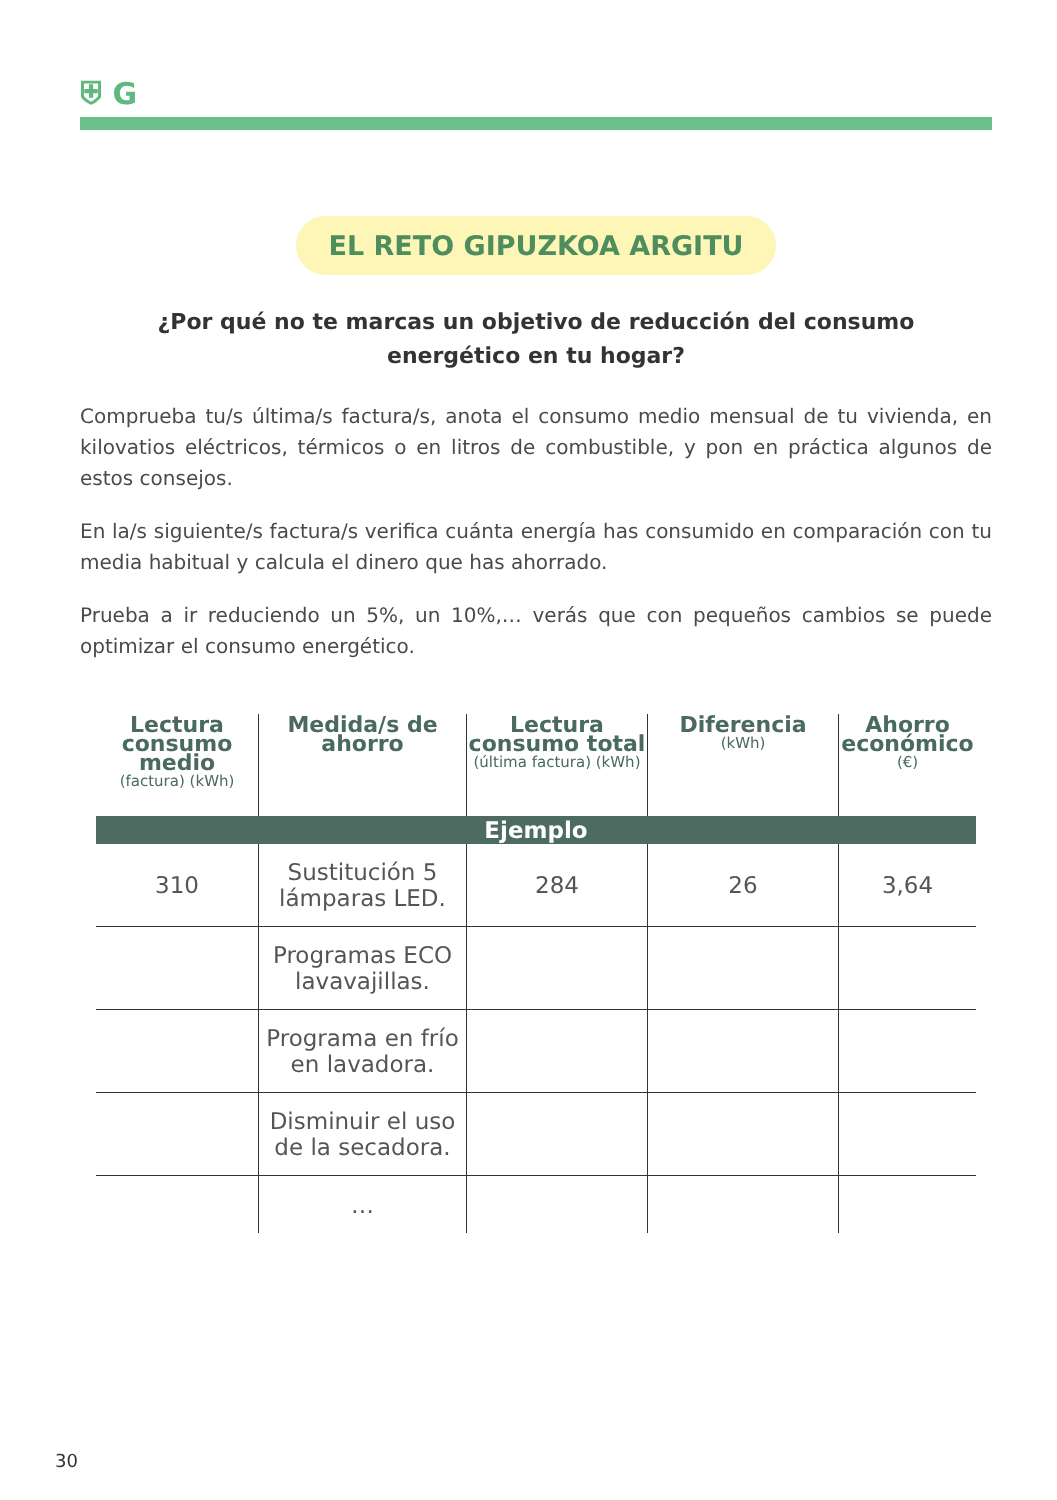⛨ G
EL RETO GIPUZKOA ARGITU
¿Por qué no te marcas un objetivo de reducción del consumo
energético en tu hogar?
Comprueba tu/s última/s factura/s, anota el consumo medio mensual de tu vivienda, en kilovatios eléctricos, térmicos o en litros de combustible, y pon en práctica algunos de estos consejos.
En la/s siguiente/s factura/s verifica cuánta energía has consumido en comparación con tu media habitual y calcula el dinero que has ahorrado.
Prueba a ir reduciendo un 5%, un 10%,… verás que con pequeños cambios se puede optimizar el consumo energético.
| Lectura consumo medio (factura) (kWh) | Medida/s de ahorro | Lectura consumo total (última factura) (kWh) | Diferencia (kWh) | Ahorro económico (€) |
| --- | --- | --- | --- | --- |
| Ejemplo | | | | |
| 310 | Sustitución 5 lámparas LED. | 284 | 26 | 3,64 |
| | Programas ECO lavavajillas. | | | |
| | Programa en frío en lavadora. | | | |
| | Disminuir el uso de la secadora. | | | |
| | … | | | |
30